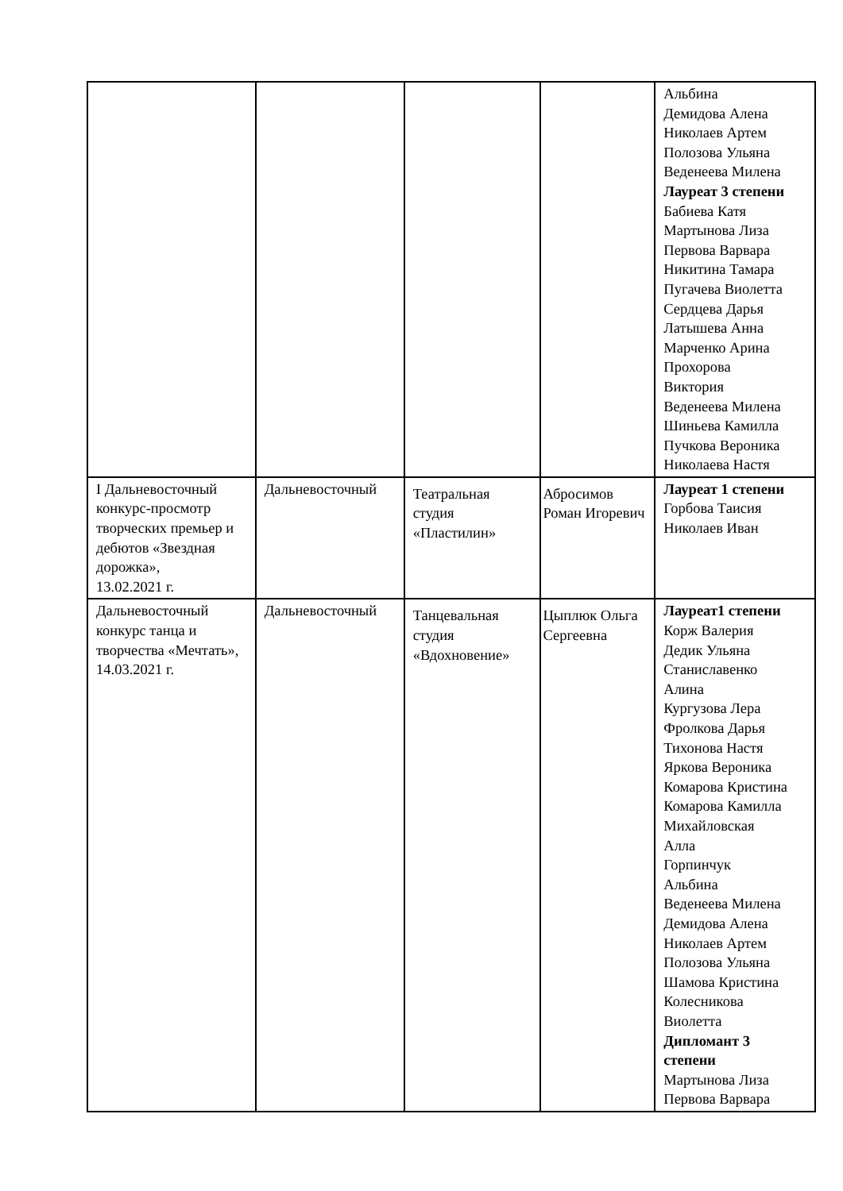| | | | | Альбина Демидова Алена Николаев Артем Полозова Ульяна Веденеева Милена Лауреат 3 степени Бабиева Катя Мартынова Лиза Первова Варвара Никитина Тамара Пугачева Виолетта Сердцева Дарья Латышева Анна Марченко Арина Прохорова Виктория Веденеева Милена Шиньева Камилла Пучкова Вероника Николаева Настя |
| I Дальневосточный конкурс-просмотр творческих премьер и дебютов «Звездная дорожка», 13.02.2021 г. | Дальневосточный | Театральная студия «Пластилин» | Абросимов Роман Игоревич | Лауреат 1 степени Горбова Таисия Николаев Иван |
| Дальневосточный конкурс танца и творчества «Мечтать», 14.03.2021 г. | Дальневосточный | Танцевальная студия «Вдохновение» | Цыплюк Ольга Сергеевна | Лауреат1 степени Корж Валерия Дедик Ульяна Станиславенко Алина Кургузова Лера Фролкова Дарья Тихонова Настя Яркова Вероника Комарова Кристина Комарова Камилла Михайловская Алла Горпинчук Альбина Веденеева Милена Демидова Алена Николаев Артем Полозова Ульяна Шамова Кристина Колесникова Виолетта Дипломант 3 степени Мартынова Лиза Первова Варвара |